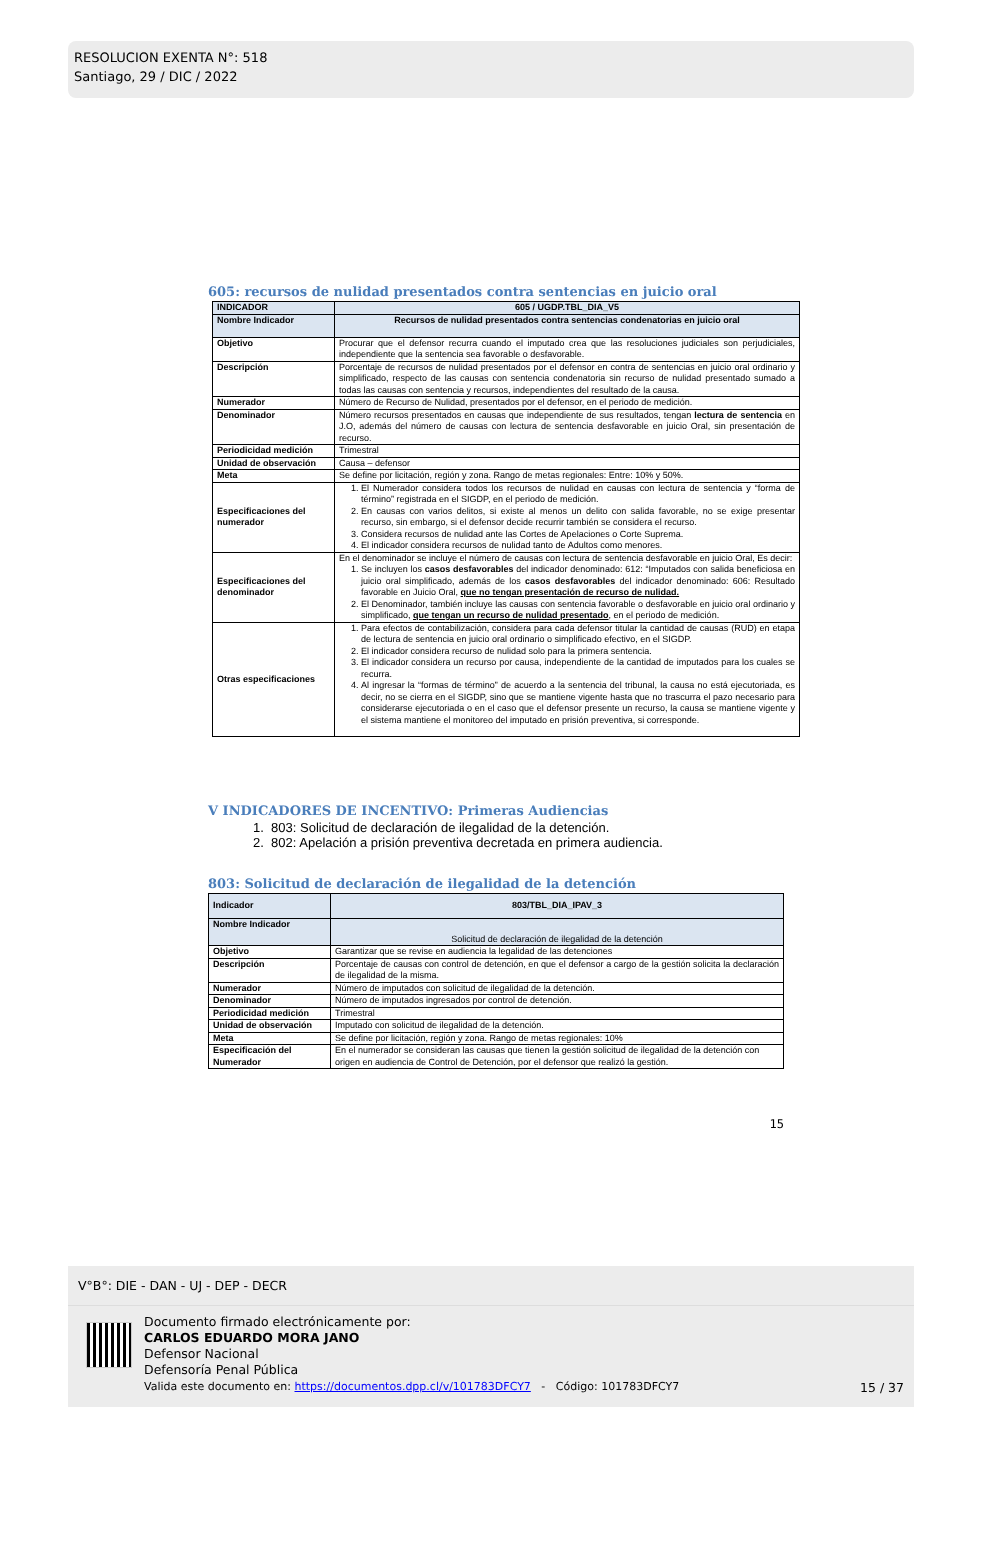RESOLUCION EXENTA N°: 518
Santiago, 29 / DIC / 2022
605: recursos de nulidad presentados contra sentencias en juicio oral
| INDICADOR | 605 / UGDP.TBL_DIA_V5 |
| Nombre Indicador | Recursos de nulidad presentados contra sentencias condenatorias en juicio oral |
| Objetivo | Procurar que el defensor recurra cuando el imputado crea que las resoluciones judiciales son perjudiciales, independiente que la sentencia sea favorable o desfavorable. |
| Descripción | Porcentaje de recursos de nulidad presentados por el defensor en contra de sentencias en juicio oral ordinario y simplificado, respecto de las causas con sentencia condenatoria sin recurso de nulidad presentado sumado a todas las causas con sentencia y recursos, independientes del resultado de la causa. |
| Numerador | Número de Recurso de Nulidad, presentados por el defensor, en el periodo de medición. |
| Denominador | Número recursos presentados en causas que independiente de sus resultados, tengan lectura de sentencia en J.O, además del número de causas con lectura de sentencia desfavorable en juicio Oral, sin presentación de recurso. |
| Periodicidad medición | Trimestral |
| Unidad de observación | Causa – defensor |
| Meta | Se define por licitación, región y zona. Rango de metas regionales: Entre: 10% y 50%. |
| Especificaciones del numerador | 1. El Numerador considera todos los recursos de nulidad en causas con lectura de sentencia y “forma de término” registrada en el SIGDP, en el periodo de medición. 2. En causas con varios delitos, si existe al menos un delito con salida favorable, no se exige presentar recurso, sin embargo, si el defensor decide recurrir también se considera el recurso. 3. Considera recursos de nulidad ante las Cortes de Apelaciones o Corte Suprema. 4. El indicador considera recursos de nulidad tanto de Adultos como menores. |
| Especificaciones del denominador | En el denominador se incluye el número de causas con lectura de sentencia desfavorable en juicio Oral, Es decir: 1. Se incluyen los casos desfavorables del indicador denominado: 612: “Imputados con salida beneficiosa en juicio oral simplificado, además de los casos desfavorables del indicador denominado: 606: Resultado favorable en Juicio Oral, que no tengan presentación de recurso de nulidad. 2. El Denominador, también incluye las causas con sentencia favorable o desfavorable en juicio oral ordinario y simplificado, que tengan un recurso de nulidad presentado , en el periodo de medición. |
| Otras especificaciones | 1. Para efectos de contabilización, considera para cada defensor titular la cantidad de causas (RUD) en etapa de lectura de sentencia en juicio oral ordinario o simplificado efectivo, en el SIGDP. 2. El indicador considera recurso de nulidad solo para la primera sentencia. 3. El indicador considera un recurso por causa, independiente de la cantidad de imputados para los cuales se recurra. 4. Al ingresar la “formas de término” de acuerdo a la sentencia del tribunal, la causa no está ejecutoriada, es decir, no se cierra en el SIGDP, sino que se mantiene vigente hasta que no trascurra el pazo necesario para considerarse ejecutoriada o en el caso que el defensor presente un recurso, la causa se mantiene vigente y el sistema mantiene el monitoreo del imputado en prisión preventiva, si corresponde. |
V INDICADORES DE INCENTIVO: Primeras Audiencias
1. 803: Solicitud de declaración de ilegalidad de la detención.
2. 802: Apelación a prisión preventiva decretada en primera audiencia.
803: Solicitud de declaración de ilegalidad de la detención
| Indicador | 803/TBL_DIA_IPAV_3 |
| Nombre Indicador | Solicitud de declaración de ilegalidad de la detención |
| Objetivo | Garantizar que se revise en audiencia la legalidad de las detenciones |
| Descripción | Porcentaje de causas con control de detención, en que el defensor a cargo de la gestión solicita la declaración de ilegalidad de la misma. |
| Numerador | Número de imputados con solicitud de ilegalidad de la detención. |
| Denominador | Número de imputados ingresados por control de detención. |
| Periodicidad medición | Trimestral |
| Unidad de observación | Imputado con solicitud de ilegalidad de la detención. |
| Meta | Se define por licitación, región y zona. Rango de metas regionales: 10% |
| Especificación del Numerador | En el numerador se consideran las causas que tienen la gestión solicitud de ilegalidad de la detención con origen en audiencia de Control de Detención, por el defensor que realizó la gestión. |
15
V°B°: DIE - DAN - UJ - DEP - DECR
Documento firmado electrónicamente por:
CARLOS EDUARDO MORA JANO
Defensor Nacional
Defensoría Penal Pública
Valida este documento en: https://documentos.dpp.cl/v/101783DFCY7 - Código: 101783DFCY7
15 / 37